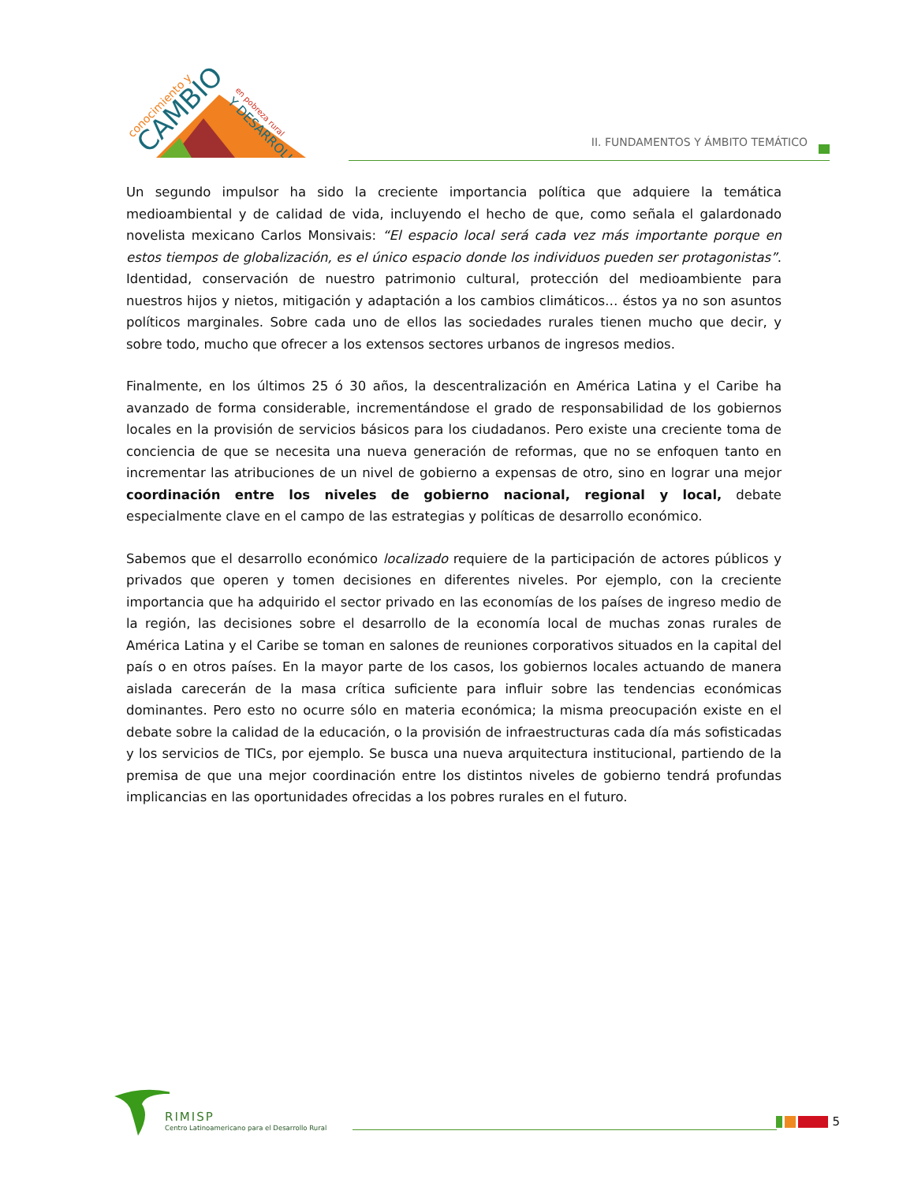conocimiento y
CAMBIO
en pobreza rural
Y DESARROLLO
II. FUNDAMENTOS Y ÁMBITO TEMÁTICO
Un segundo impulsor ha sido la creciente importancia política que adquiere la temática medioambiental y de calidad de vida, incluyendo el hecho de que, como señala el galardonado novelista mexicano Carlos Monsivais: “El espacio local será cada vez más importante porque en estos tiempos de globalización, es el único espacio donde los individuos pueden ser protagonistas”. Identidad, conservación de nuestro patrimonio cultural, protección del medioambiente para nuestros hijos y nietos, mitigación y adaptación a los cambios climáticos… éstos ya no son asuntos políticos marginales. Sobre cada uno de ellos las sociedades rurales tienen mucho que decir, y sobre todo, mucho que ofrecer a los extensos sectores urbanos de ingresos medios.
Finalmente, en los últimos 25 ó 30 años, la descentralización en América Latina y el Caribe ha avanzado de forma considerable, incrementándose el grado de responsabilidad de los gobiernos locales en la provisión de servicios básicos para los ciudadanos. Pero existe una creciente toma de conciencia de que se necesita una nueva generación de reformas, que no se enfoquen tanto en incrementar las atribuciones de un nivel de gobierno a expensas de otro, sino en lograr una mejor coordinación entre los niveles de gobierno nacional, regional y local, debate especialmente clave en el campo de las estrategias y políticas de desarrollo económico.
Sabemos que el desarrollo económico localizado requiere de la participación de actores públicos y privados que operen y tomen decisiones en diferentes niveles. Por ejemplo, con la creciente importancia que ha adquirido el sector privado en las economías de los países de ingreso medio de la región, las decisiones sobre el desarrollo de la economía local de muchas zonas rurales de América Latina y el Caribe se toman en salones de reuniones corporativos situados en la capital del país o en otros países. En la mayor parte de los casos, los gobiernos locales actuando de manera aislada carecerán de la masa crítica suficiente para influir sobre las tendencias económicas dominantes. Pero esto no ocurre sólo en materia económica; la misma preocupación existe en el debate sobre la calidad de la educación, o la provisión de infraestructuras cada día más sofisticadas y los servicios de TICs, por ejemplo. Se busca una nueva arquitectura institucional, partiendo de la premisa de que una mejor coordinación entre los distintos niveles de gobierno tendrá profundas implicancias en las oportunidades ofrecidas a los pobres rurales en el futuro.
RIMISP
Centro Latinoamericano para el Desarrollo Rural
5